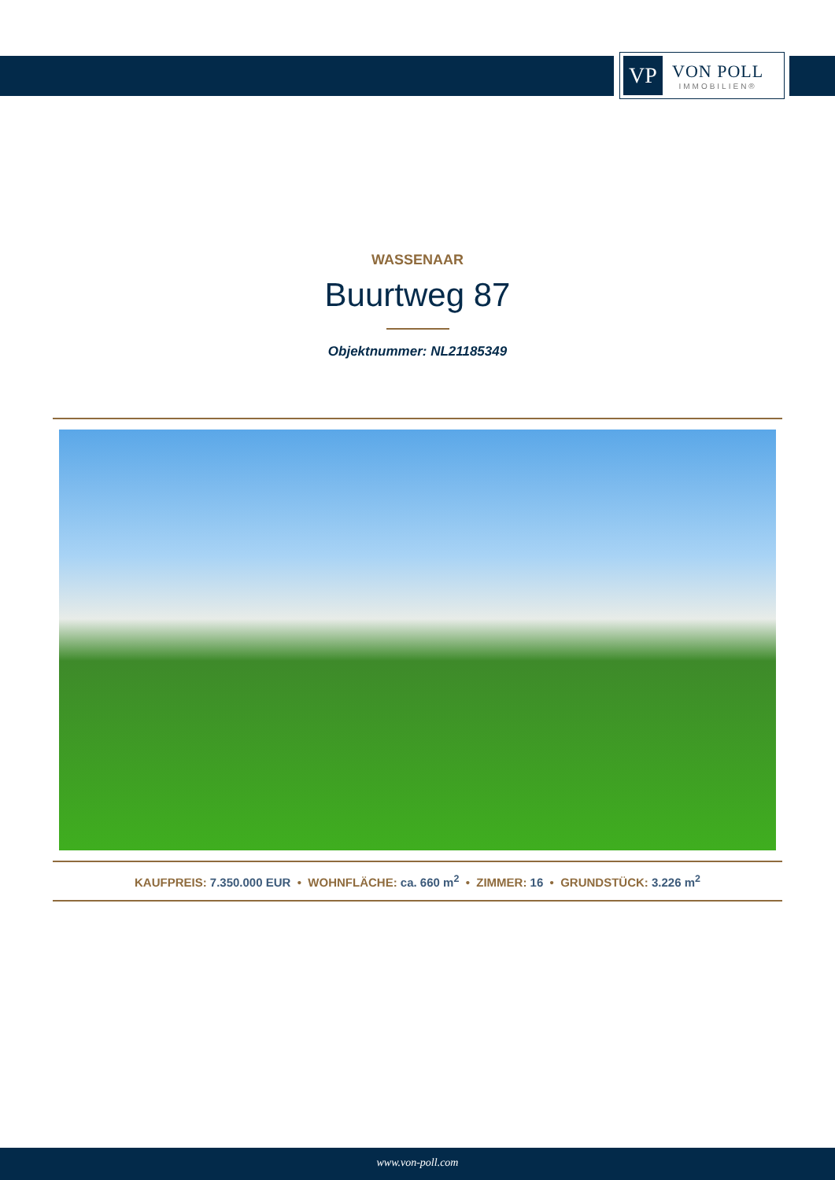VP
VON POLL
IMMOBILIEN®
WASSENAAR
Buurtweg 87
Objektnummer: NL21185349
KAUFPREIS: 7.350.000 EUR • WOHNFLÄCHE: ca. 660 m<sup>2</sup> • ZIMMER: 16 • GRUNDSTÜCK: 3.226 m<sup>2</sup>
www.von-poll.com